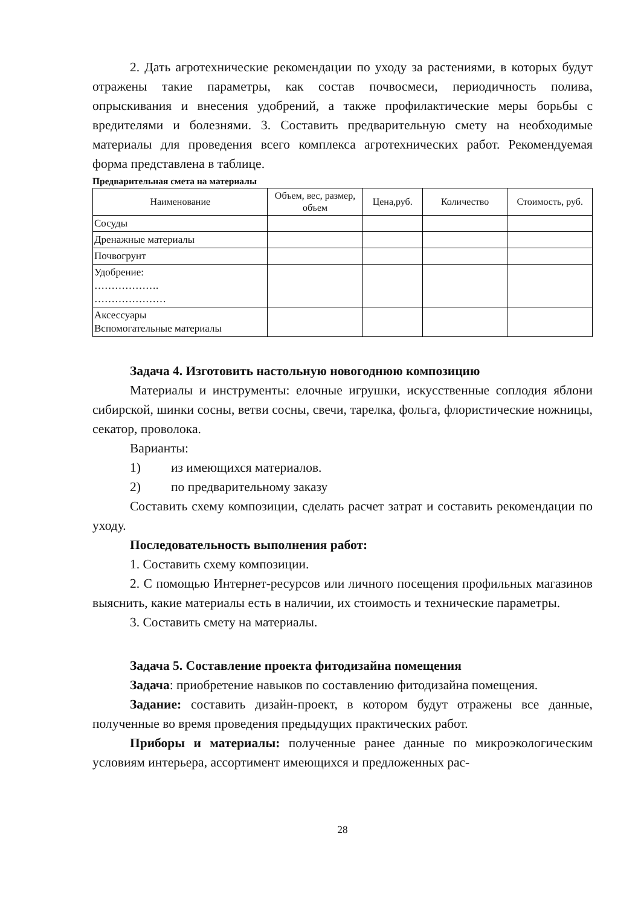2. Дать агротехнические рекомендации по уходу за растениями, в которых будут отражены такие параметры, как состав почвосмеси, периодичность полива, опрыскивания и внесения удобрений, а также профилактические меры борьбы с вредителями и болезнями. 3. Составить предварительную смету на необходимые материалы для проведения всего комплекса агротехнических работ. Рекомендуемая форма представлена в таблице.
Предварительная смета на материалы
| Наименование | Объем, вес, размер, объем | Цена,руб. | Количество | Стоимость, руб. |
| --- | --- | --- | --- | --- |
| Сосуды | | | | |
| Дренажные материалы | | | | |
| Почвогрунт | | | | |
| Удобрение: ………………. ………………… | | | | |
| Аксессуары Вспомогательные материалы | | | | |
Задача 4. Изготовить настольную новогоднюю композицию
Материалы и инструменты: елочные игрушки, искусственные соплодия яблони сибирской, шинки сосны, ветви сосны, свечи, тарелка, фольга, флористические ножницы, секатор, проволока.
Варианты:
1) из имеющихся материалов.
2) по предварительному заказу
Составить схему композиции, сделать расчет затрат и составить рекомендации по уходу.
Последовательность выполнения работ:
1. Составить схему композиции.
2. С помощью Интернет-ресурсов или личного посещения профильных магазинов выяснить, какие материалы есть в наличии, их стоимость и технические параметры.
3. Составить смету на материалы.
Задача 5. Составление проекта фитодизайна помещения
Задача: приобретение навыков по составлению фитодизайна помещения.
Задание: составить дизайн-проект, в котором будут отражены все данные, полученные во время проведения предыдущих практических работ.
Приборы и материалы: полученные ранее данные по микроэкологическим условиям интерьера, ассортимент имеющихся и предложенных рас-
28